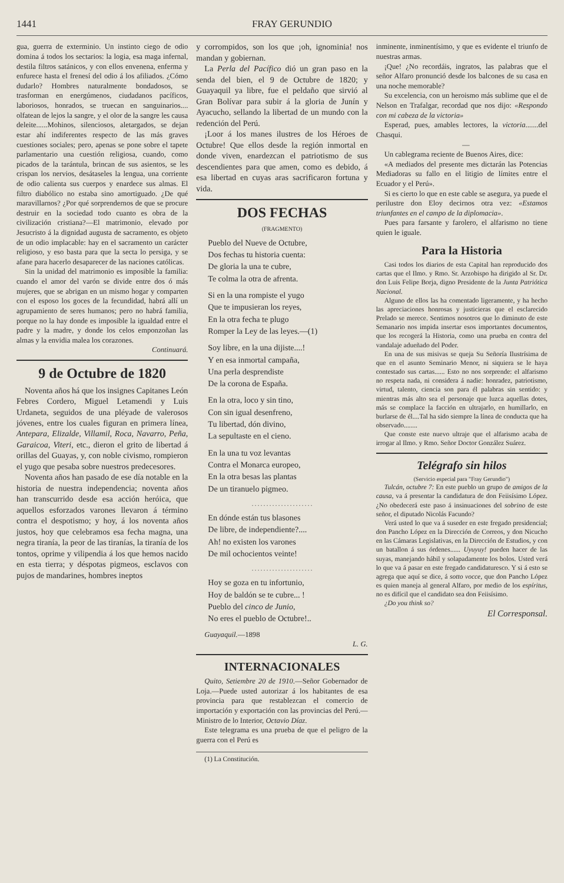1441 FRAY GERUNDIO
gua, guerra de exterminio. Un instinto ciego de odio domina á todos los sectarios: la logia, esa maga infernal, destila filtros satánicos, y con ellos envenena, enferma y enfurece hasta el frenesí del odio á los afiliados. ¿Cómo dudarlo? Hombres naturalmente bondadosos, se trasforman en energúmenos, ciudadanos pacíficos, laboriosos, honrados, se truecan en sanguinarios.... olfatean de lejos la sangre, y el olor de la sangre les causa deleite......Mohinos, silenciosos, aletargados, se dejan estar ahí indiferentes respecto de las más graves cuestiones sociales; pero, apenas se pone sobre el tapete parlamentario una cuestión religiosa, cuando, como picados de la tarántula, brincan de sus asientos, se les crispan los nervios, desátaseles la lengua, una corriente de odio calienta sus cuerpos y enardece sus almas. El filtro diabólico no estaba sino amortiguado. ¿De qué maravillarnos? ¿Por qué sorprendernos de que se procure destruir en la sociedad todo cuanto es obra de la civilización cristiana?—El matrimonio, elevado por Jesucristo á la dignidad augusta de sacramento, es objeto de un odio implacable: hay en el sacramento un carácter religioso, y eso basta para que la secta lo persiga, y se afane para hacerlo desaparecer de las naciones católicas.
Sin la unidad del matrimonio es imposible la familia: cuando el amor del varón se divide entre dos ó más mujeres, que se abrigan en un mismo hogar y comparten con el esposo los goces de la fecundidad, habrá allí un agrupamiento de seres humanos; pero no habrá familia, porque no la hay donde es imposible la igualdad entre el padre y la madre, y donde los celos emponzoñan las almas y la envidia malea los corazones.
Continuará.
9 de Octubre de 1820
Noventa años há que los insignes Capitanes León Febres Cordero, Miguel Letamendi y Luis Urdaneta, seguidos de una pléyade de valerosos jóvenes, entre los cuales figuran en primera línea, Antepara, Elizalde, Villamil, Roca, Navarro, Peña, Garaicoa, Viteri, etc., dieron el grito de libertad á orillas del Guayas, y, con noble civismo, rompieron el yugo que pesaba sobre nuestros predecesores.
Noventa años han pasado de ese día notable en la historia de nuestra independencia; noventa años han transcurrido desde esa acción heróica, que aquellos esforzados varones llevaron á término contra el despotismo; y hoy, á los noventa años justos, hoy que celebramos esa fecha magna, una negra tiranía, la peor de las tiranías, la tiranía de los tontos, oprime y vilipendia á los que hemos nacido en esta tierra; y déspotas pigmeos, esclavos con pujos de mandarines, hombres ineptos
y corrompidos, son los que ¡oh, ignominia! nos mandan y gobiernan.
La Perla del Pacífico dió un gran paso en la senda del bien, el 9 de Octubre de 1820; y Guayaquil ya libre, fue el peldaño que sirvió al Gran Bolívar para subir á la gloria de Junín y Ayacucho, sellando la libertad de un mundo con la redención del Perú.
¡Loor á los manes ilustres de los Héroes de Octubre! Que ellos desde la región inmortal en donde viven, enardezcan el patriotismo de sus descendientes para que amen, como es debido, á esa libertad en cuyas aras sacrificaron fortuna y vida.
DOS FECHAS
(FRAGMENTO)
Pueblo del Nueve de Octubre,
Dos fechas tu historia cuenta:
De gloria la una te cubre,
Te colma la otra de afrenta.
Si en la una rompiste el yugo
Que te impusieran los reyes,
En la otra fecha te plugo
Romper la Ley de las leyes.—(1)
Soy libre, en la una dijiste....!
Y en esa inmortal campaña,
Una perla desprendiste
De la corona de España.
En la otra, loco y sin tino,
Con sin igual desenfreno,
Tu libertad, dón divino,
La sepultaste en el cieno.
En la una tu voz levantas
Contra el Monarca europeo,
En la otra besas las plantas
De un tiranuelo pigmeo.
. . . . . . . . . . . . . . . . . . . . .
En dónde están tus blasones
De libre, de independiente?....
Ah! no existen los varones
De mil ochocientos veinte!
. . . . . . . . . . . . . . . . . . . . .
Hoy se goza en tu infortunio,
Hoy de baldón se te cubre... !
Pueblo del cinco de Junio,
No eres el pueblo de Octubre!..
Guayaquil.—1898
L. G.
INTERNACIONALES
Quito, Setiembre 20 de 1910.—Señor Gobernador de Loja.—Puede usted autorizar á los habitantes de esa provincia para que restablezcan el comercio de importación y exportación con las provincias del Perú.—Ministro de lo Interior, Octavio Díaz.
Este telegrama es una prueba de que el peligro de la guerra con el Perú es
(1) La Constitución.
inminente, inminentísimo, y que es evidente el triunfo de nuestras armas.
¡Que! ¿No recordáis, ingratos, las palabras que el señor Alfaro pronunció desde los balcones de su casa en una noche memorable?
Su excelencia, con un heroismo más sublime que el de Nelson en Trafalgar, recordad que nos dijo: «Respondo con mi cabeza de la victoria»
Esperad, pues, amables lectores, la victoria.......del Chasqui.
—
Un cablegrama reciente de Buenos Aires, dice:
«A mediados del presente mes dictarán las Potencias Mediadoras su fallo en el litigio de límites entre el Ecuador y el Perú».
Si es cierto lo que en este cable se asegura, ya puede el perilustre don Eloy decirnos otra vez: «Estamos triunfantes en el campo de la diplomacia».
Pues para farsante y farolero, el alfarismo no tiene quien le iguale.
Para la Historia
Casi todos los diarios de esta Capital han reproducido dos cartas que el Ilmo. y Rmo. Sr. Arzobispo ha dirigido al Sr. Dr. don Luis Felipe Borja, digno Presidente de la Junta Patriótica Nacional.
Alguno de ellos las ha comentado ligeramente, y ha hecho las apreciaciones honrosas y justicieras que el esclarecido Prelado se merece. Sentimos nosotros que lo diminuto de este Semanario nos impida insertar esos importantes documentos, que los recogerá la Historia, como una prueba en contra del vandalaje adueñado del Poder.
En una de sus misivas se queja Su Señoría Ilustrísima de que en el asunto Seminario Menor, ni siquiera se le haya contestado sus cartas...... Esto no nos sorprende: el alfarismo no respeta nada, ni considera á nadie: honradez, patriotismo, virtud, talento, ciencia son para él palabras sin sentido: y mientras más alto sea el personaje que luzca aquellas dotes, más se complace la facción en ultrajarlo, en humillarlo, en burlarse de él....Tal ha sido siempre la línea de conducta que ha observado........
Que conste este nuevo ultraje que el alfarismo acaba de irrogar al Ilmo. y Rmo. Señor Doctor González Suárez.
Telégrafo sin hilos
(Servicio especial para "Fray Gerundio")
Tulcán, octubre 7: En este pueblo un grupo de amigos de la causa, va á presentar la candidatura de don Feiisísimo López. ¿No obedecerá este paso á insinuaciones del sobrino de este señor, el diputado Nicolás Facundo?
Verá usted lo que va á suseder en este fregado presidencial; don Pancho López en la Dirección de Correos, y don Nicucho en las Cámaras Legislativas, en la Dirección de Estudios, y con un batallon á sus órdenes...... Uyuyuy! pueden hacer de las suyas, manejando hábil y solapadamente los bolos. Usted verá lo que va á pasar en este fregado candidaturesco. Y si á esto se agrega que aquí se dice, á sotto vocce, que don Pancho López es quien maneja al general Alfaro, por medio de los espíritus, no es difícil que el candidato sea don Feiisísimo.
¿Do you think so?
El Corresponsal.